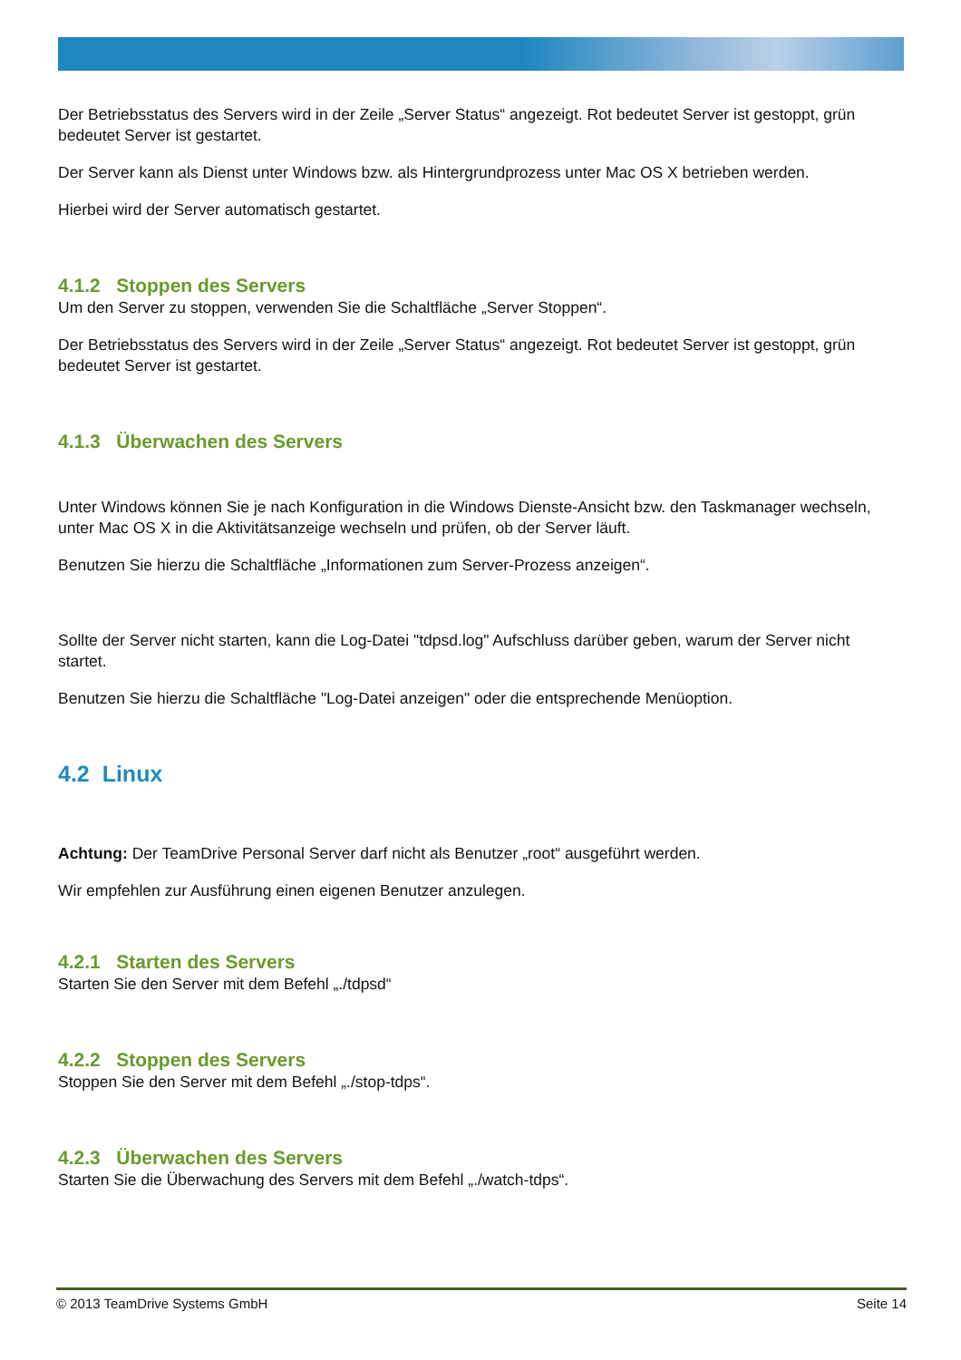Der Betriebsstatus des Servers wird in der Zeile „Server Status“ angezeigt. Rot bedeutet Server ist gestoppt, grün bedeutet Server ist gestartet.
Der Server kann als Dienst unter Windows bzw. als Hintergrundprozess unter Mac OS X betrieben werden.
Hierbei wird der Server automatisch gestartet.
4.1.2 Stoppen des Servers
Um den Server zu stoppen, verwenden Sie die Schaltfläche „Server Stoppen“.
Der Betriebsstatus des Servers wird in der Zeile „Server Status“ angezeigt. Rot bedeutet Server ist gestoppt, grün bedeutet Server ist gestartet.
4.1.3 Überwachen des Servers
Unter Windows können Sie je nach Konfiguration in die Windows Dienste-Ansicht bzw. den Taskmanager wechseln, unter Mac OS X in die Aktivitätsanzeige wechseln und prüfen, ob der Server läuft.
Benutzen Sie hierzu die Schaltfläche „Informationen zum Server-Prozess anzeigen“.
Sollte der Server nicht starten, kann die Log-Datei "tdpsd.log" Aufschluss darüber geben, warum der Server nicht startet.
Benutzen Sie hierzu die Schaltfläche "Log-Datei anzeigen" oder die entsprechende Menüoption.
4.2 Linux
Achtung: Der TeamDrive Personal Server darf nicht als Benutzer „root“ ausgeführt werden.
Wir empfehlen zur Ausführung einen eigenen Benutzer anzulegen.
4.2.1 Starten des Servers
Starten Sie den Server mit dem Befehl „./tdpsd“
4.2.2 Stoppen des Servers
Stoppen Sie den Server mit dem Befehl „./stop-tdps“.
4.2.3 Überwachen des Servers
Starten Sie die Überwachung des Servers mit dem Befehl „./watch-tdps“.
© 2013 TeamDrive Systems GmbH Seite 14